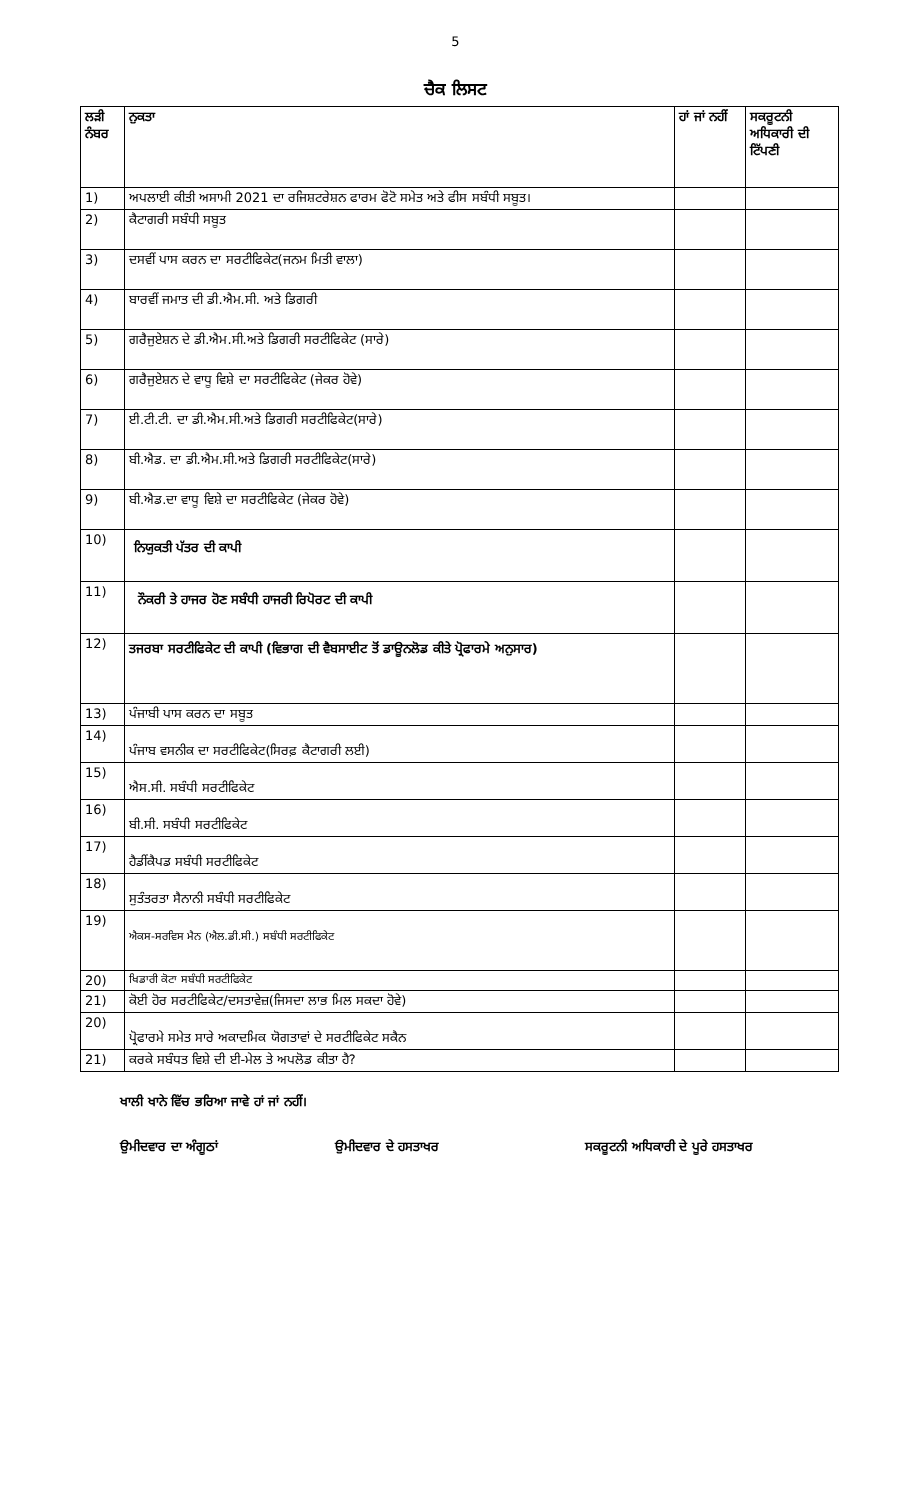5
ਚੈਕ ਲਿਸਟ
| ਲੜੀ ਨੰਬਰ | ਨੁਕਤਾ | ਹਾਂ ਜਾਂ ਨਹੀਂ | ਸਕਰੂਟਨੀ ਅਧਿਕਾਰੀ ਦੀ ਟਿੱਪਣੀ |
| --- | --- | --- | --- |
| 1) | ਅਪਲਾਈ ਕੀਤੀ ਅਸਾਮੀ 2021 ਦਾ ਰਜਿਸ਼ਟਰੇਸ਼ਨ ਫਾਰਮ ਫੋਟੋ ਸਮੇਤ ਅਤੇ ਫੀਸ ਸਬੰਧੀ ਸਬੂਤ। | | |
| 2) | ਕੈਟਾਗਰੀ ਸਬੰਧੀ ਸਬੂਤ | | |
| 3) | ਦਸਵੀਂ ਪਾਸ ਕਰਨ ਦਾ ਸਰਟੀਫਿਕੇਟ(ਜਨਮ ਮਿਤੀ ਵਾਲਾ) | | |
| 4) | ਬਾਰਵੀਂ ਜਮਾਤ ਦੀ ਡੀ.ਐਮ.ਸੀ. ਅਤੇ ਡਿਗਰੀ | | |
| 5) | ਗਰੈਜੁਏਸ਼ਨ ਦੇ ਡੀ.ਐਮ.ਸੀ.ਅਤੇ ਡਿਗਰੀ ਸਰਟੀਫਿਕੇਟ (ਸਾਰੇ) | | |
| 6) | ਗਰੈਜੁਏਸ਼ਨ ਦੇ ਵਾਧੂ ਵਿਸ਼ੇ ਦਾ ਸਰਟੀਫਿਕੇਟ (ਜੇਕਰ ਹੋਵੇ) | | |
| 7) | ਈ.ਟੀ.ਟੀ. ਦਾ ਡੀ.ਐਮ.ਸੀ.ਅਤੇ ਡਿਗਰੀ ਸਰਟੀਫਿਕੇਟ(ਸਾਰੇ) | | |
| 8) | ਬੀ.ਐਡ. ਦਾ ਡੀ.ਐਮ.ਸੀ.ਅਤੇ ਡਿਗਰੀ ਸਰਟੀਫਿਕੇਟ(ਸਾਰੇ) | | |
| 9) | ਬੀ.ਐਡ.ਦਾ ਵਾਧੂ ਵਿਸ਼ੇ ਦਾ ਸਰਟੀਫਿਕੇਟ (ਜੇਕਰ ਹੋਵੇ) | | |
| 10) | ਨਿਯੁਕਤੀ ਪੱਤਰ ਦੀ ਕਾਪੀ | | |
| 11) | ਨੌਕਰੀ ਤੇ ਹਾਜਰ ਹੋਣ ਸਬੰਧੀ ਹਾਜਰੀ ਰਿਪੋਰਟ ਦੀ ਕਾਪੀ | | |
| 12) | ਤਜਰਬਾ ਸਰਟੀਫਿਕੇਟ ਦੀ ਕਾਪੀ (ਵਿਭਾਗ ਦੀ ਵੈਬਸਾਈਟ ਤੋਂ ਡਾਊਨਲੋਡ ਕੀਤੇ ਪ੍ਰੋਫਾਰਮੇ ਅਨੁਸਾਰ) | | |
| 13) | ਪੰਜਾਬੀ ਪਾਸ ਕਰਨ ਦਾ ਸਬੂਤ | | |
| 14) | ਪੰਜਾਬ ਵਸਨੀਕ ਦਾ ਸਰਟੀਫਿਕੇਟ(ਸਿਰਫ਼ ਕੈਟਾਗਰੀ ਲਈ) | | |
| 15) | ਐਸ.ਸੀ. ਸਬੰਧੀ ਸਰਟੀਫਿਕੇਟ | | |
| 16) | ਬੀ.ਸੀ. ਸਬੰਧੀ ਸਰਟੀਫਿਕੇਟ | | |
| 17) | ਹੈਡੀਂਕੈਪਡ ਸਬੰਧੀ ਸਰਟੀਫਿਕੇਟ | | |
| 18) | ਸੁਤੰਤਰਤਾ ਸੈਨਾਨੀ ਸਬੰਧੀ ਸਰਟੀਫਿਕੇਟ | | |
| 19) | ਐਕਸ-ਸਰਵਿਸ ਮੈਨ (ਐਲ.ਡੀ.ਸੀ.) ਸਬੰਧੀ ਸਰਟੀਫਿਕੇਟ | | |
| 20) | ਖਿਡਾਰੀ ਕੋਟਾ ਸਬੰਧੀ ਸਰਟੀਫਿਕੇਟ | | |
| 21) | ਕੋਈ ਹੋਰ ਸਰਟੀਫਿਕੇਟ/ਦਸਤਾਵੇਜ਼(ਜਿਸਦਾ ਲਾਭ ਮਿਲ ਸਕਦਾ ਹੋਵੇ) | | |
| 20) | ਪ੍ਰੋਫਾਰਮੇ ਸਮੇਤ ਸਾਰੇ ਅਕਾਦਮਿਕ ਯੋਗਤਾਵਾਂ ਦੇ ਸਰਟੀਫਿਕੇਟ ਸਕੈਨ | | |
| 21) | ਕਰਕੇ ਸਬੰਧਤ ਵਿਸ਼ੇ ਦੀ ਈ-ਮੇਲ ਤੇ ਅਪਲੋਡ ਕੀਤਾ ਹੈ? | | |
ਖਾਲੀ ਖਾਨੇ ਵਿੱਚ ਭਰਿਆ ਜਾਵੇ ਹਾਂ ਜਾਂ ਨਹੀਂ।
ਉਮੀਦਵਾਰ ਦਾ ਅੰਗੂਠਾਂ ਉਮੀਦਵਾਰ ਦੇ ਹਸਤਾਖਰ ਸਕਰੂਟਨੀ ਅਧਿਕਾਰੀ ਦੇ ਪੂਰੇ ਹਸਤਾਖਰ